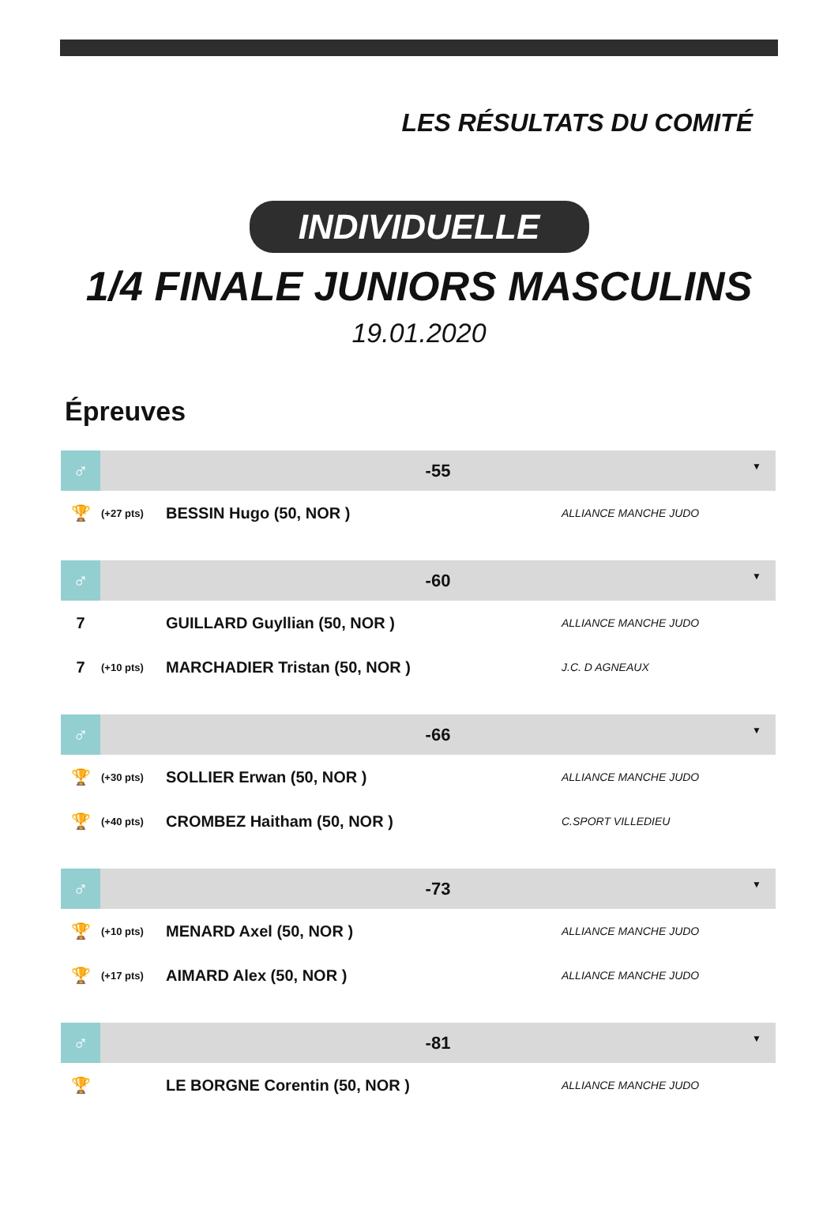LES RÉSULTATS DU COMITÉ
INDIVIDUELLE
1/4 FINALE JUNIORS MASCULINS
19.01.2020
Épreuves
| ♂ | -55 ▼ | | |
| --- | --- | --- | --- |
| 🏆 | (+27 pts) | BESSIN Hugo (50, NOR ) | ALLIANCE MANCHE JUDO |
| ♂ | -60 ▼ | | |
| 7 | | GUILLARD Guyllian (50, NOR ) | ALLIANCE MANCHE JUDO |
| 7 | (+10 pts) | MARCHADIER Tristan (50, NOR ) | J.C. D AGNEAUX |
| ♂ | -66 ▼ | | |
| 🏆 | (+30 pts) | SOLLIER Erwan (50, NOR ) | ALLIANCE MANCHE JUDO |
| 🏆 | (+40 pts) | CROMBEZ Haitham (50, NOR ) | C.SPORT VILLEDIEU |
| ♂ | -73 ▼ | | |
| 🏆 | (+10 pts) | MENARD Axel (50, NOR ) | ALLIANCE MANCHE JUDO |
| 🏆 | (+17 pts) | AIMARD Alex (50, NOR ) | ALLIANCE MANCHE JUDO |
| ♂ | -81 ▼ | | |
| 🏆 | | LE BORGNE Corentin (50, NOR ) | ALLIANCE MANCHE JUDO |